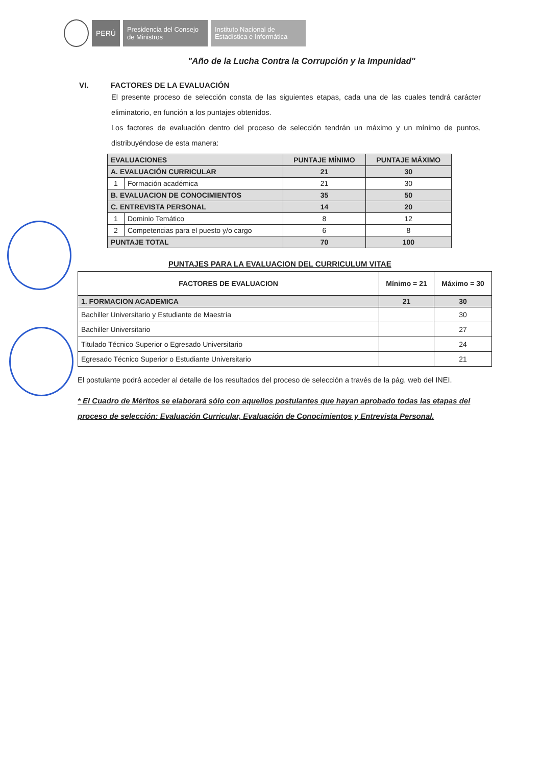PERÚ
Presidencia del Consejo de Ministros
Instituto Nacional de Estadística e Informática
"Año de la Lucha Contra la Corrupción y la Impunidad"
VI. FACTORES DE LA EVALUACIÓN
El presente proceso de selección consta de las siguientes etapas, cada una de las cuales tendrá carácter eliminatorio, en función a los puntajes obtenidos.
Los factores de evaluación dentro del proceso de selección tendrán un máximo y un mínimo de puntos, distribuyéndose de esta manera:
| EVALUACIONES | | PUNTAJE MÍNIMO | PUNTAJE MÁXIMO |
| --- | --- | --- | --- |
| A. EVALUACIÓN CURRICULAR | | 21 | 30 |
| 1 | Formación académica | 21 | 30 |
| B. EVALUACION DE CONOCIMIENTOS | | 35 | 50 |
| C. ENTREVISTA PERSONAL | | 14 | 20 |
| 1 | Dominio Temático | 8 | 12 |
| 2 | Competencias para el puesto y/o cargo | 6 | 8 |
| PUNTAJE TOTAL | | 70 | 100 |
PUNTAJES PARA LA EVALUACION DEL CURRICULUM VITAE
| FACTORES DE EVALUACION | Mínimo = 21 | Máximo = 30 |
| --- | --- | --- |
| 1. FORMACION ACADEMICA | 21 | 30 |
| Bachiller Universitario y Estudiante de Maestría | | 30 |
| Bachiller Universitario | | 27 |
| Titulado Técnico Superior o Egresado Universitario | | 24 |
| Egresado Técnico Superior o Estudiante Universitario | | 21 |
El postulante podrá acceder al detalle de los resultados del proceso de selección a través de la pág. web del INEI.
* El Cuadro de Méritos se elaborará sólo con aquellos postulantes que hayan aprobado todas las etapas del proceso de selección: Evaluación Curricular, Evaluación de Conocimientos y Entrevista Personal.